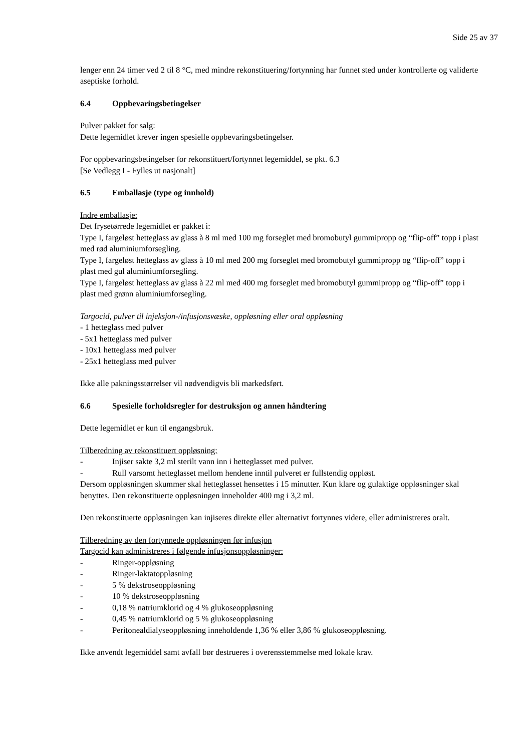Side 25 av 37
lenger enn 24 timer ved 2 til 8 °C, med mindre rekonstituering/fortynning har funnet sted under kontrollerte og validerte aseptiske forhold.
6.4 Oppbevaringsbetingelser
Pulver pakket for salg:
Dette legemidlet krever ingen spesielle oppbevaringsbetingelser.
For oppbevaringsbetingelser for rekonstituert/fortynnet legemiddel, se pkt. 6.3
[Se Vedlegg I - Fylles ut nasjonalt]
6.5 Emballasje (type og innhold)
Indre emballasje:
Det frysetørrede legemidlet er pakket i:
Type I, fargeløst hetteglass av glass à 8 ml med 100 mg forseglet med bromobutyl gummipropp og “flip-off” topp i plast med rød aluminiumforsegling.
Type I, fargeløst hetteglass av glass à 10 ml med 200 mg forseglet med bromobutyl gummipropp og “flip-off” topp i plast med gul aluminiumforsegling.
Type I, fargeløst hetteglass av glass à 22 ml med 400 mg forseglet med bromobutyl gummipropp og “flip-off” topp i plast med grønn aluminiumforsegling.
Targocid, pulver til injeksjon-/infusjonsvæske, oppløsning eller oral oppløsning
- 1 hetteglass med pulver
- 5x1 hetteglass med pulver
- 10x1 hetteglass med pulver
- 25x1 hetteglass med pulver
Ikke alle pakningsstørrelser vil nødvendigvis bli markedsført.
6.6 Spesielle forholdsregler for destruksjon og annen håndtering
Dette legemidlet er kun til engangsbruk.
Tilberedning av rekonstituert oppløsning:
- Injiser sakte 3,2 ml sterilt vann inn i hetteglasset med pulver.
- Rull varsomt hetteglasset mellom hendene inntil pulveret er fullstendig oppløst.
Dersom oppløsningen skummer skal hetteglasset hensettes i 15 minutter. Kun klare og gulaktige oppløsninger skal benyttes. Den rekonstituerte oppløsningen inneholder 400 mg i 3,2 ml.
Den rekonstituerte oppløsningen kan injiseres direkte eller alternativt fortynnes videre, eller administreres oralt.
Tilberedning av den fortynnede oppløsningen før infusjon
Targocid kan administreres i følgende infusjonsoppløsninger:
- Ringer-oppløsning
- Ringer-laktatoppløsning
- 5 % dekstroseoppløsning
- 10 % dekstroseoppløsning
- 0,18 % natriumklorid og 4 % glukoseoppløsning
- 0,45 % natriumklorid og 5 % glukoseoppløsning
- Peritonealdialyseoppløsning inneholdende 1,36 % eller 3,86 % glukoseoppløsning.
Ikke anvendt legemiddel samt avfall bør destrueres i overensstemmelse med lokale krav.